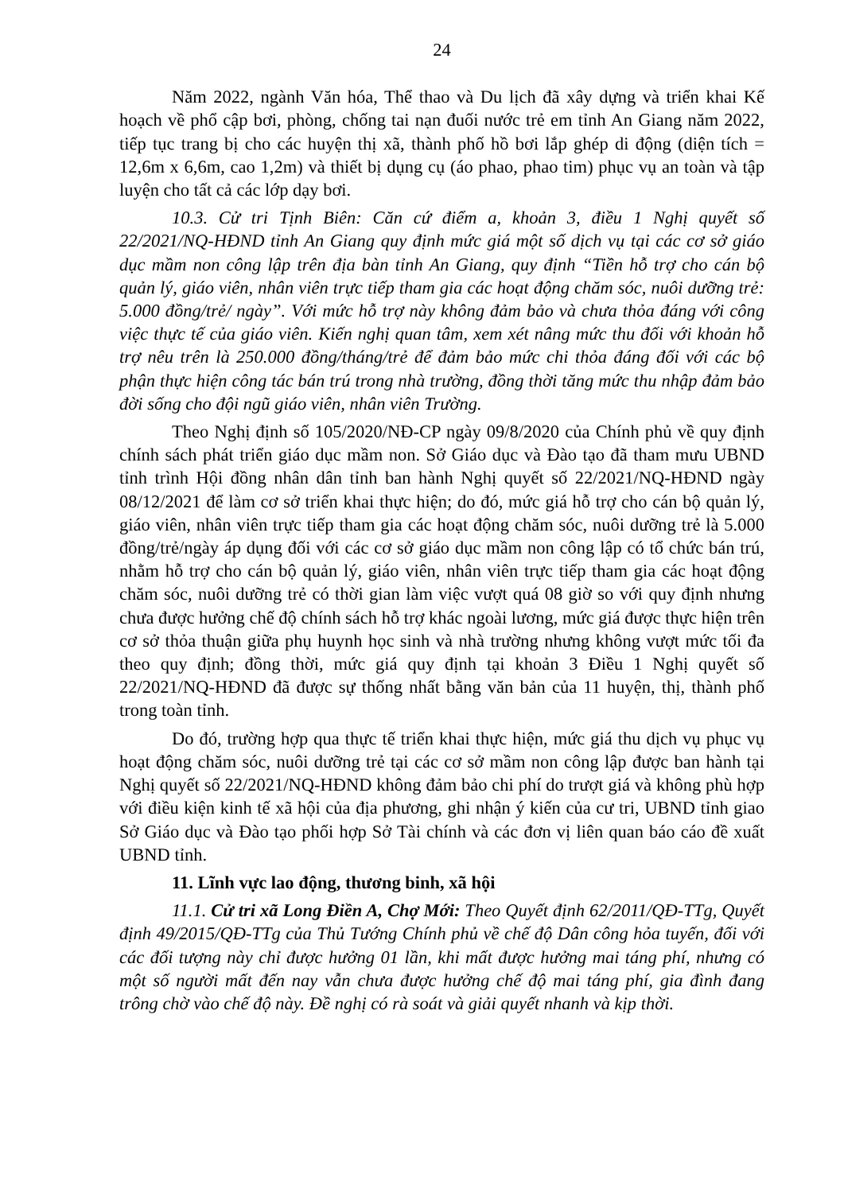24
Năm 2022, ngành Văn hóa, Thể thao và Du lịch đã xây dựng và triển khai Kế hoạch về phổ cập bơi, phòng, chống tai nạn đuối nước trẻ em tỉnh An Giang năm 2022, tiếp tục trang bị cho các huyện thị xã, thành phố hồ bơi lắp ghép di động (diện tích = 12,6m x 6,6m, cao 1,2m) và thiết bị dụng cụ (áo phao, phao tim) phục vụ an toàn và tập luyện cho tất cả các lớp dạy bơi.
10.3. Cử tri Tịnh Biên: Căn cứ điểm a, khoản 3, điều 1 Nghị quyết số 22/2021/NQ-HĐND tỉnh An Giang quy định mức giá một số dịch vụ tại các cơ sở giáo dục mầm non công lập trên địa bàn tỉnh An Giang, quy định “Tiền hỗ trợ cho cán bộ quản lý, giáo viên, nhân viên trực tiếp tham gia các hoạt động chăm sóc, nuôi dưỡng trẻ: 5.000 đồng/trẻ/ ngày”. Với mức hỗ trợ này không đảm bảo và chưa thỏa đáng với công việc thực tế của giáo viên. Kiến nghị quan tâm, xem xét nâng mức thu đối với khoản hỗ trợ nêu trên là 250.000 đồng/tháng/trẻ để đảm bảo mức chi thỏa đáng đối với các bộ phận thực hiện công tác bán trú trong nhà trường, đồng thời tăng mức thu nhập đảm bảo đời sống cho đội ngũ giáo viên, nhân viên Trường.
Theo Nghị định số 105/2020/NĐ-CP ngày 09/8/2020 của Chính phủ về quy định chính sách phát triển giáo dục mầm non. Sở Giáo dục và Đào tạo đã tham mưu UBND tỉnh trình Hội đồng nhân dân tỉnh ban hành Nghị quyết số 22/2021/NQ-HĐND ngày 08/12/2021 để làm cơ sở triển khai thực hiện; do đó, mức giá hỗ trợ cho cán bộ quản lý, giáo viên, nhân viên trực tiếp tham gia các hoạt động chăm sóc, nuôi dưỡng trẻ là 5.000 đồng/trẻ/ngày áp dụng đối với các cơ sở giáo dục mầm non công lập có tổ chức bán trú, nhằm hỗ trợ cho cán bộ quản lý, giáo viên, nhân viên trực tiếp tham gia các hoạt động chăm sóc, nuôi dưỡng trẻ có thời gian làm việc vượt quá 08 giờ so với quy định nhưng chưa được hưởng chế độ chính sách hỗ trợ khác ngoài lương, mức giá được thực hiện trên cơ sở thỏa thuận giữa phụ huynh học sinh và nhà trường nhưng không vượt mức tối đa theo quy định; đồng thời, mức giá quy định tại khoản 3 Điều 1 Nghị quyết số 22/2021/NQ-HĐND đã được sự thống nhất bằng văn bản của 11 huyện, thị, thành phố trong toàn tỉnh.
Do đó, trường hợp qua thực tế triển khai thực hiện, mức giá thu dịch vụ phục vụ hoạt động chăm sóc, nuôi dưỡng trẻ tại các cơ sở mầm non công lập được ban hành tại Nghị quyết số 22/2021/NQ-HĐND không đảm bảo chi phí do trượt giá và không phù hợp với điều kiện kinh tế xã hội của địa phương, ghi nhận ý kiến của cư tri, UBND tỉnh giao Sở Giáo dục và Đào tạo phối hợp Sở Tài chính và các đơn vị liên quan báo cáo đề xuất UBND tỉnh.
11. Lĩnh vực lao động, thương binh, xã hội
11.1. Cử tri xã Long Điền A, Chợ Mới: Theo Quyết định 62/2011/QĐ-TTg, Quyết định 49/2015/QĐ-TTg của Thủ Tướng Chính phủ về chế độ Dân công hỏa tuyến, đối với các đối tượng này chỉ được hưởng 01 lần, khi mất được hưởng mai táng phí, nhưng có một số người mất đến nay vẫn chưa được hưởng chế độ mai táng phí, gia đình đang trông chờ vào chế độ này. Đề nghị có rà soát và giải quyết nhanh và kịp thời.